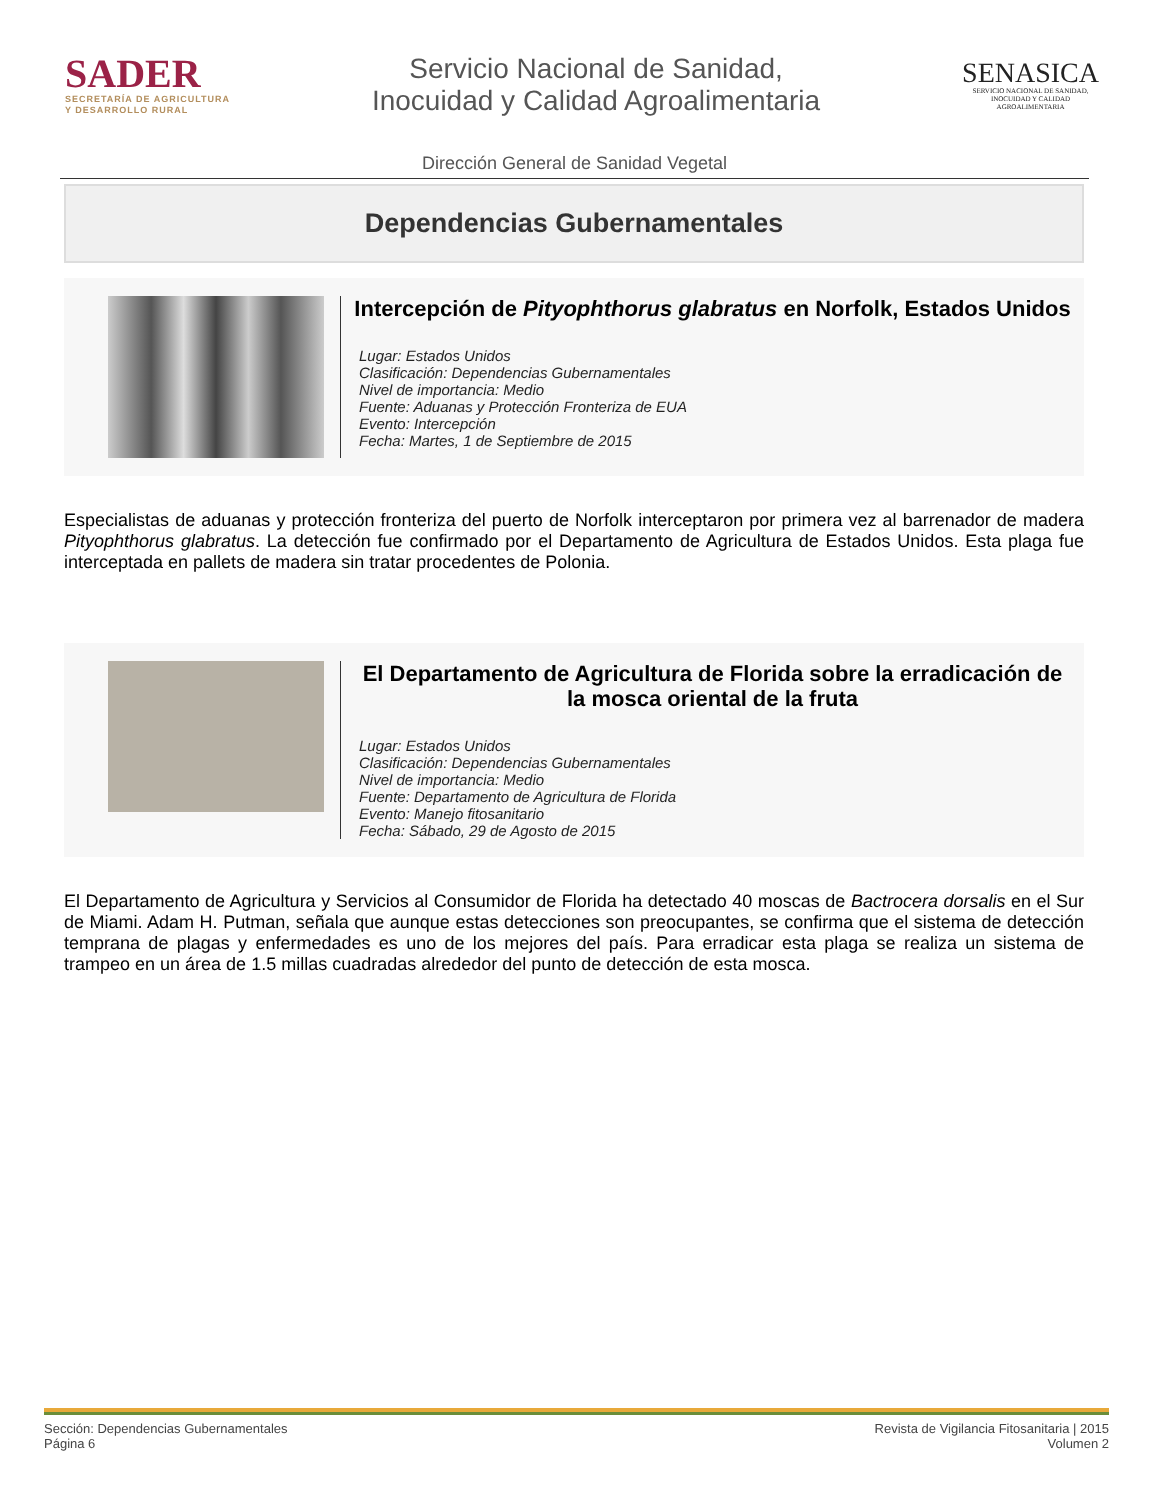SADER
SECRETARÍA DE AGRICULTURA
Y DESARROLLO RURAL
Servicio Nacional de Sanidad,
Inocuidad y Calidad Agroalimentaria
SENASICA
SERVICIO NACIONAL DE SANIDAD,
INOCUIDAD Y CALIDAD
AGROALIMENTARIA
Dirección General de Sanidad Vegetal
Dependencias Gubernamentales
Intercepción de Pityophthorus glabratus en Norfolk, Estados Unidos
Lugar: Estados Unidos
Clasificación: Dependencias Gubernamentales
Nivel de importancia: Medio
Fuente: Aduanas y Protección Fronteriza de EUA
Evento: Intercepción
Fecha: Martes, 1 de Septiembre de 2015
Especialistas de aduanas y protección fronteriza del puerto de Norfolk interceptaron por primera vez al barrenador de madera Pityophthorus glabratus. La detección fue confirmado por el Departamento de Agricultura de Estados Unidos. Esta plaga fue interceptada en pallets de madera sin tratar procedentes de Polonia.
El Departamento de Agricultura de Florida sobre la erradicación de la mosca oriental de la fruta
Lugar: Estados Unidos
Clasificación: Dependencias Gubernamentales
Nivel de importancia: Medio
Fuente: Departamento de Agricultura de Florida
Evento: Manejo fitosanitario
Fecha: Sábado, 29 de Agosto de 2015
El Departamento de Agricultura y Servicios al Consumidor de Florida ha detectado 40 moscas de Bactrocera dorsalis en el Sur de Miami. Adam H. Putman, señala que aunque estas detecciones son preocupantes, se confirma que el sistema de detección temprana de plagas y enfermedades es uno de los mejores del país. Para erradicar esta plaga se realiza un sistema de trampeo en un área de 1.5 millas cuadradas alrededor del punto de detección de esta mosca.
Sección: Dependencias Gubernamentales
Página 6
Revista de Vigilancia Fitosanitaria | 2015
Volumen 2